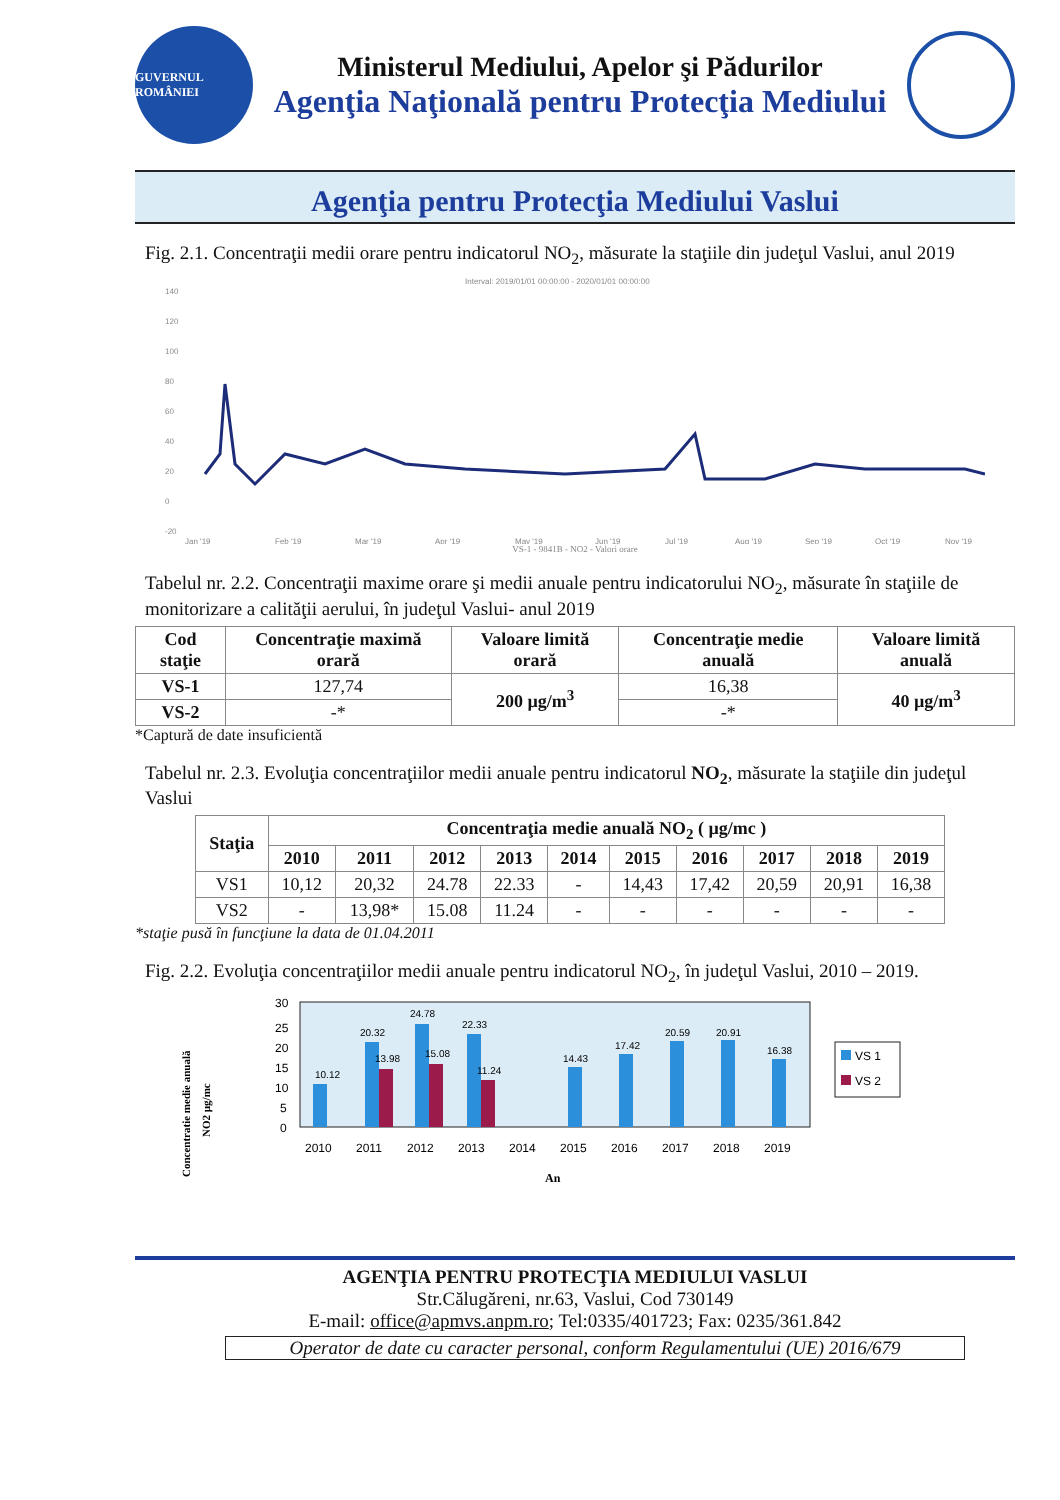GUVERNUL ROMÂNIEI
Ministerul Mediului, Apelor şi Pădurilor
Agenţia Naţională pentru Protecţia Mediului
Agenţia pentru Protecţia Mediului Vaslui
Fig. 2.1. Concentraţii medii orare pentru indicatorul NO<sub>2</sub>, măsurate la staţiile din judeţul Vaslui, anul 2019
Interval: 2019/01/01 00:00:00 - 2020/01/01 00:00:00
140
120
100
80
60
40
20
0
-20
Jan '19
Feb '19
Mar '19
Apr '19
May '19
Jun '19
Jul '19
Aug '19
Sep '19
Oct '19
Nov '19
VS-1 - 9841B - NO2 - Valori orare
Tabelul nr. 2.2. Concentraţii maxime orare şi medii anuale pentru indicatorului NO<sub>2</sub>, măsurate în staţiile de monitorizare a calităţii aerului, în judeţul Vaslui- anul 2019
| Cod staţie | Concentraţie maximă orară | Valoare limită orară | Concentraţie medie anuală | Valoare limită anuală |
| --- | --- | --- | --- | --- |
| VS-1 | 127,74 | 200 µg/m<sup>3</sup> | 16,38 | 40 µg/m<sup>3</sup> |
| VS-2 | -* | | -* | |
*Captură de date insuficientă
Tabelul nr. 2.3. Evoluţia concentraţiilor medii anuale pentru indicatorul NO<sub>2</sub>, măsurate la staţiile din judeţul Vaslui
| Staţia | Concentraţia medie anuală NO<sub>2</sub> ( µg/mc ) | | | | | | | | | |
| --- | --- | --- | --- | --- | --- | --- | --- | --- | --- | --- |
| | 2010 | 2011 | 2012 | 2013 | 2014 | 2015 | 2016 | 2017 | 2018 | 2019 |
| VS1 | 10,12 | 20,32 | 24.78 | 22.33 | - | 14,43 | 17,42 | 20,59 | 20,91 | 16,38 |
| VS2 | - | 13,98* | 15.08 | 11.24 | - | - | - | - | - | - |
*staţie pusă în funcţiune la data de 01.04.2011
Fig. 2.2. Evoluţia concentraţiilor medii anuale pentru indicatorul NO<sub>2</sub>, în judeţul Vaslui, 2010 – 2019.
Concentratie medie anuală
NO2 µg/mc
30
25
20
15
10
5
0
10.12
20.32
24.78
22.33
14.43
17.42
20.59
20.91
16.38
13.98
15.08
11.24
2010
2011
2012
2013
2014
2015
2016
2017
2018
2019
An
VS 1
VS 2
AGENŢIA PENTRU PROTECŢIA MEDIULUI VASLUI
Str.Călugăreni, nr.63, Vaslui, Cod 730149
E-mail: office@apmvs.anpm.ro; Tel:0335/401723; Fax: 0235/361.842
Operator de date cu caracter personal, conform Regulamentului (UE) 2016/679